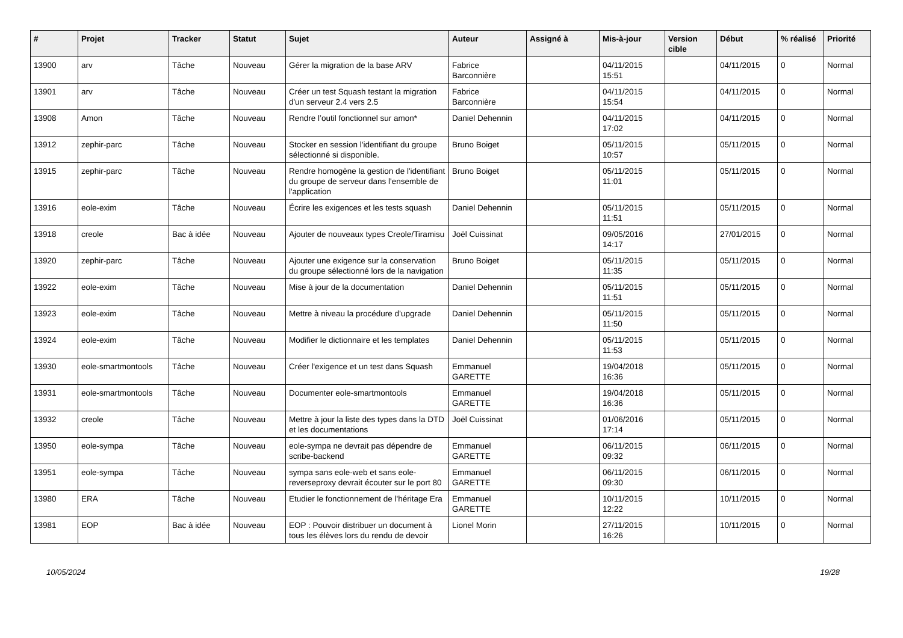| # | Projet | Tracker | Statut | Sujet | Auteur | Assigné à | Mis-à-jour | Version cible | Début | % réalisé | Priorité |
| --- | --- | --- | --- | --- | --- | --- | --- | --- | --- | --- | --- |
| 13900 | arv | Tâche | Nouveau | Gérer la migration de la base ARV | Fabrice Barconnière | | 04/11/2015 15:51 | | 04/11/2015 | 0 | Normal |
| 13901 | arv | Tâche | Nouveau | Créer un test Squash testant la migration d'un serveur 2.4 vers 2.5 | Fabrice Barconnière | | 04/11/2015 15:54 | | 04/11/2015 | 0 | Normal |
| 13908 | Amon | Tâche | Nouveau | Rendre l’outil fonctionnel sur amon* | Daniel Dehennin | | 04/11/2015 17:02 | | 04/11/2015 | 0 | Normal |
| 13912 | zephir-parc | Tâche | Nouveau | Stocker en session l'identifiant du groupe sélectionné si disponible. | Bruno Boiget | | 05/11/2015 10:57 | | 05/11/2015 | 0 | Normal |
| 13915 | zephir-parc | Tâche | Nouveau | Rendre homogène la gestion de l'identifiant du groupe de serveur dans l'ensemble de l'application | Bruno Boiget | | 05/11/2015 11:01 | | 05/11/2015 | 0 | Normal |
| 13916 | eole-exim | Tâche | Nouveau | Écrire les exigences et les tests squash | Daniel Dehennin | | 05/11/2015 11:51 | | 05/11/2015 | 0 | Normal |
| 13918 | creole | Bac à idée | Nouveau | Ajouter de nouveaux types Creole/Tiramisu | Joël Cuissinat | | 09/05/2016 14:17 | | 27/01/2015 | 0 | Normal |
| 13920 | zephir-parc | Tâche | Nouveau | Ajouter une exigence sur la conservation du groupe sélectionné lors de la navigation | Bruno Boiget | | 05/11/2015 11:35 | | 05/11/2015 | 0 | Normal |
| 13922 | eole-exim | Tâche | Nouveau | Mise à jour de la documentation | Daniel Dehennin | | 05/11/2015 11:51 | | 05/11/2015 | 0 | Normal |
| 13923 | eole-exim | Tâche | Nouveau | Mettre à niveau la procédure d’upgrade | Daniel Dehennin | | 05/11/2015 11:50 | | 05/11/2015 | 0 | Normal |
| 13924 | eole-exim | Tâche | Nouveau | Modifier le dictionnaire et les templates | Daniel Dehennin | | 05/11/2015 11:53 | | 05/11/2015 | 0 | Normal |
| 13930 | eole-smartmontools | Tâche | Nouveau | Créer l'exigence et un test dans Squash | Emmanuel GARETTE | | 19/04/2018 16:36 | | 05/11/2015 | 0 | Normal |
| 13931 | eole-smartmontools | Tâche | Nouveau | Documenter eole-smartmontools | Emmanuel GARETTE | | 19/04/2018 16:36 | | 05/11/2015 | 0 | Normal |
| 13932 | creole | Tâche | Nouveau | Mettre à jour la liste des types dans la DTD et les documentations | Joël Cuissinat | | 01/06/2016 17:14 | | 05/11/2015 | 0 | Normal |
| 13950 | eole-sympa | Tâche | Nouveau | eole-sympa ne devrait pas dépendre de scribe-backend | Emmanuel GARETTE | | 06/11/2015 09:32 | | 06/11/2015 | 0 | Normal |
| 13951 | eole-sympa | Tâche | Nouveau | sympa sans eole-web et sans eole-reverseproxy devrait écouter sur le port 80 | Emmanuel GARETTE | | 06/11/2015 09:30 | | 06/11/2015 | 0 | Normal |
| 13980 | ERA | Tâche | Nouveau | Etudier le fonctionnement de l'héritage Era | Emmanuel GARETTE | | 10/11/2015 12:22 | | 10/11/2015 | 0 | Normal |
| 13981 | EOP | Bac à idée | Nouveau | EOP : Pouvoir distribuer un document à tous les élèves lors du rendu de devoir | Lionel Morin | | 27/11/2015 16:26 | | 10/11/2015 | 0 | Normal |
10/05/2024 19/28